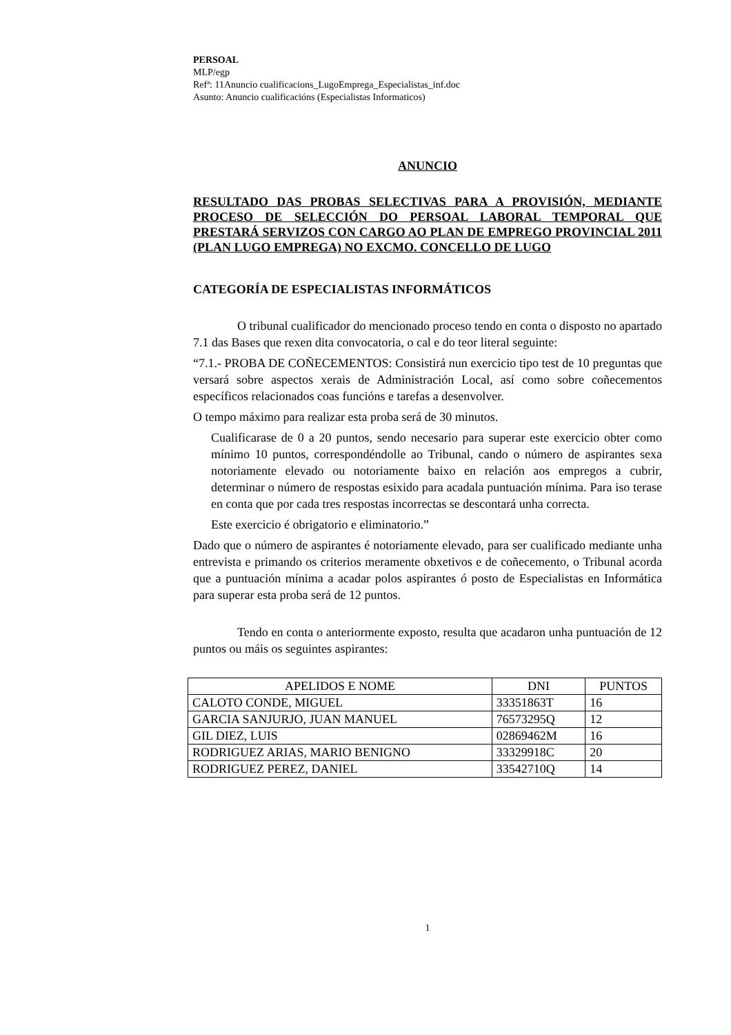PERSOAL
MLP/egp
Refª: 11Anuncio cualificacions_LugoEmprega_Especialistas_inf.doc
Asunto: Anuncio cualificacións (Especialistas Informaticos)
ANUNCIO
RESULTADO DAS PROBAS SELECTIVAS PARA A PROVISIÓN, MEDIANTE PROCESO DE SELECCIÓN DO PERSOAL LABORAL TEMPORAL QUE PRESTARÁ SERVIZOS CON CARGO AO PLAN DE EMPREGO PROVINCIAL 2011 (PLAN LUGO EMPREGA) NO EXCMO. CONCELLO DE LUGO
CATEGORÍA DE ESPECIALISTAS INFORMÁTICOS
O tribunal cualificador do mencionado proceso tendo en conta o disposto no apartado 7.1 das Bases que rexen dita convocatoria, o cal e do teor literal seguinte:
“7.1.- PROBA DE COÑECEMENTOS: Consistirá nun exercicio tipo test de 10 preguntas que versará sobre aspectos xerais de Administración Local, así como sobre coñecementos específicos relacionados coas funcións e tarefas a desenvolver.
O tempo máximo para realizar esta proba será de 30 minutos.
Cualificarase de 0 a 20 puntos, sendo necesario para superar este exercicio obter como mínimo 10 puntos, correspondéndolle ao Tribunal, cando o número de aspirantes sexa notoriamente elevado ou notoriamente baixo en relación aos empregos a cubrir, determinar o número de respostas esixido para acadala puntuación mínima. Para iso terase en conta que por cada tres respostas incorrectas se descontará unha correcta.
Este exercicio é obrigatorio e eliminatorio.”
Dado que o número de aspirantes é notoriamente elevado, para ser cualificado mediante unha entrevista e primando os criterios meramente obxetivos e de coñecemento, o Tribunal acorda que a puntuación mínima a acadar polos aspirantes ó posto de Especialistas en Informática para superar esta proba será de 12 puntos.
Tendo en conta o anteriormente exposto, resulta que acadaron unha puntuación de 12 puntos ou máis os seguintes aspirantes:
| APELIDOS E NOME | DNI | PUNTOS |
| --- | --- | --- |
| CALOTO CONDE, MIGUEL | 33351863T | 16 |
| GARCIA SANJURJO, JUAN MANUEL | 76573295Q | 12 |
| GIL DIEZ, LUIS | 02869462M | 16 |
| RODRIGUEZ ARIAS, MARIO BENIGNO | 33329918C | 20 |
| RODRIGUEZ PEREZ, DANIEL | 33542710Q | 14 |
1